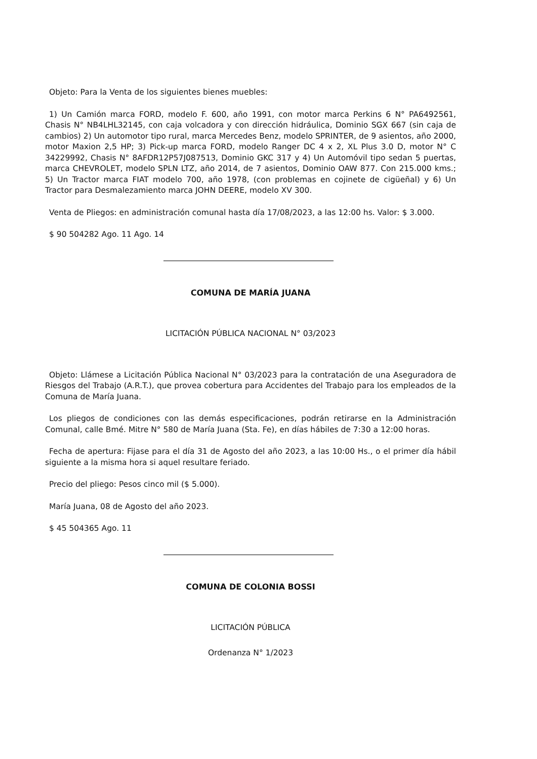Objeto: Para la Venta de los siguientes bienes muebles:
1) Un Camión marca FORD, modelo F. 600, año 1991, con motor marca Perkins 6 N° PA6492561, Chasis N° NB4LHL32145, con caja volcadora y con dirección hidráulica, Dominio SGX 667 (sin caja de cambios) 2) Un automotor tipo rural, marca Mercedes Benz, modelo SPRINTER, de 9 asientos, año 2000, motor Maxion 2,5 HP; 3) Pick-up marca FORD, modelo Ranger DC 4 x 2, XL Plus 3.0 D, motor N° C 34229992, Chasis N° 8AFDR12P57J087513, Dominio GKC 317 y 4) Un Automóvil tipo sedan 5 puertas, marca CHEVROLET, modelo SPLN LTZ, año 2014, de 7 asientos, Dominio OAW 877. Con 215.000 kms.; 5) Un Tractor marca FIAT modelo 700, año 1978, (con problemas en cojinete de cigüeñal) y 6) Un Tractor para Desmalezamiento marca JOHN DEERE, modelo XV 300.
Venta de Pliegos: en administración comunal hasta día 17/08/2023, a las 12:00 hs. Valor: $ 3.000.
$ 90 504282 Ago. 11 Ago. 14
COMUNA DE MARÍA JUANA
LICITACIÓN PÚBLICA NACIONAL N° 03/2023
Objeto: Llámese a Licitación Pública Nacional N° 03/2023 para la contratación de una Aseguradora de Riesgos del Trabajo (A.R.T.), que provea cobertura para Accidentes del Trabajo para los empleados de la Comuna de María Juana.
Los pliegos de condiciones con las demás especificaciones, podrán retirarse en la Administración Comunal, calle Bmé. Mitre N° 580 de María Juana (Sta. Fe), en días hábiles de 7:30 a 12:00 horas.
Fecha de apertura: Fijase para el día 31 de Agosto del año 2023, a las 10:00 Hs., o el primer día hábil siguiente a la misma hora si aquel resultare feriado.
Precio del pliego: Pesos cinco mil ($ 5.000).
María Juana, 08 de Agosto del año 2023.
$ 45 504365 Ago. 11
COMUNA DE COLONIA BOSSI
LICITACIÓN PÚBLICA
Ordenanza N° 1/2023